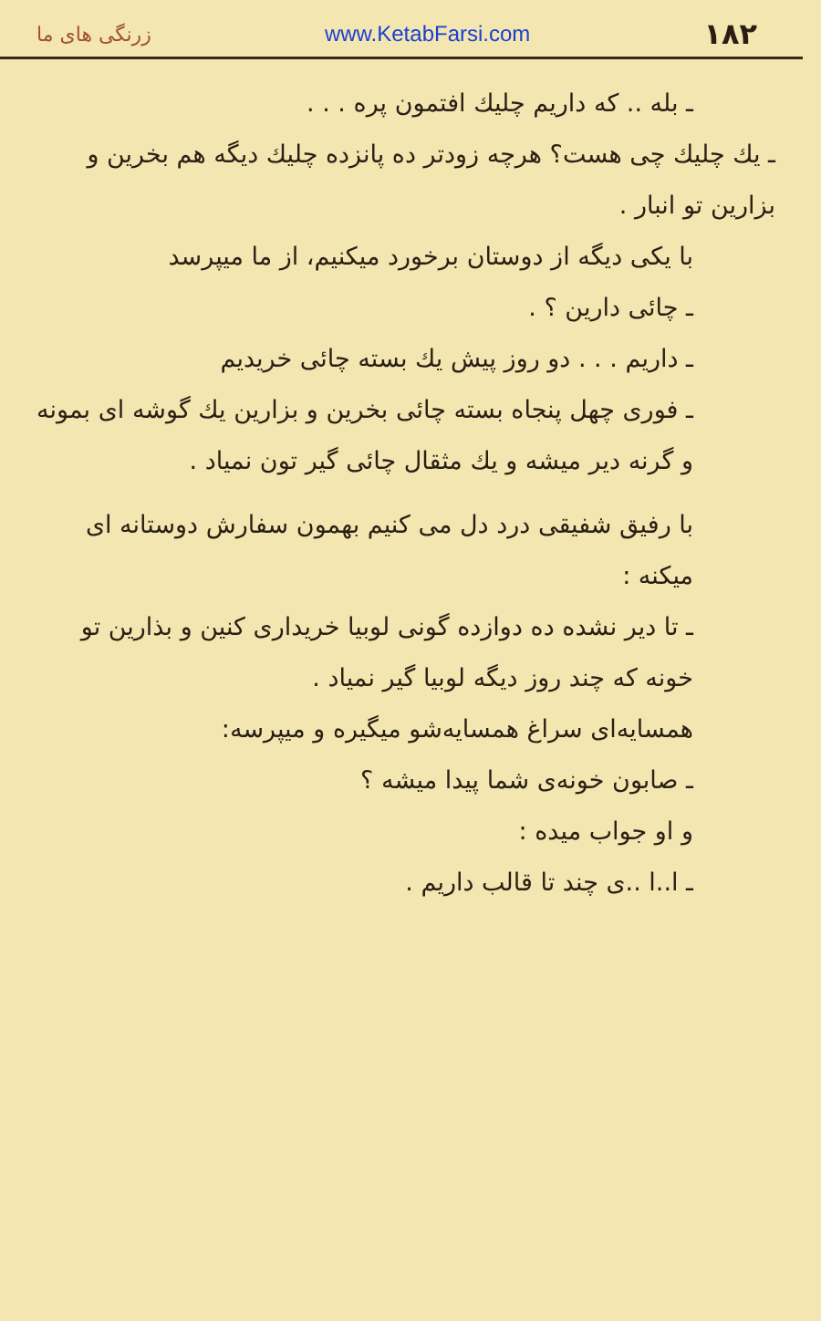زرنگی های ما www.KetabFarsi.com ۱۸۲
ـ بله .. که داریم چلیك افتمون پره . . .
ـ یك چلیك چی هست؟ هرچه زودتر ده پانزده چلیك دیگه هم بخرین و بزارین تو انبار .
با یکی دیگه از دوستان برخورد میکنیم، از ما میپرسد
ـ چائی دارین ؟ .
ـ داریم . . . دو روز پیش یك بسته چائی خریدیم
ـ فوری چهل پنجاه بسته چائی بخرین و بزارین یك گوشه ای بمونه و گرنه دیر میشه و یك مثقال چائی گیر تون نمیاد .
با رفیق شفیقی درد دل می کنیم بهمون سفارش دوستانه ای میکنه :
ـ تا دیر نشده ده دوازده گونی لوبیا خریداری کنین و بذارین تو خونه که چند روز دیگه لوبیا گیر نمیاد .
همسایه‌ای سراغ همسایه‌شو میگیره و میپرسه:
ـ صابون خونه‌ی شما پیدا میشه ؟
و او جواب میده :
ـ ا..ا ..ی چند تا قالب داریم .